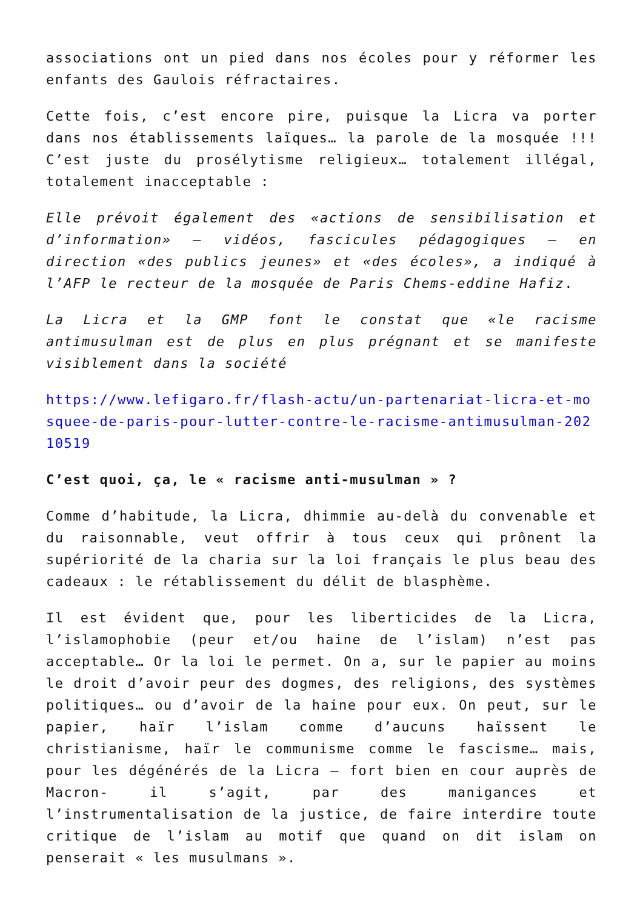associations ont un pied dans nos écoles pour y réformer les enfants des Gaulois réfractaires.
Cette fois, c’est encore pire, puisque la Licra va porter dans nos établissements laïques… la parole de la mosquée !!! C’est juste du prosélytisme religieux… totalement illégal, totalement inacceptable :
Elle prévoit également des «actions de sensibilisation et d’information» – vidéos, fascicules pédagogiques – en direction «des publics jeunes» et «des écoles», a indiqué à l’AFP le recteur de la mosquée de Paris Chems-eddine Hafiz.
La Licra et la GMP font le constat que «le racisme antimusulman est de plus en plus prégnant et se manifeste visiblement dans la société
https://www.lefigaro.fr/flash-actu/un-partenariat-licra-et-mosquee-de-paris-pour-lutter-contre-le-racisme-antimusulman-20210519
C’est quoi, ça, le « racisme anti-musulman » ?
Comme d’habitude, la Licra, dhimmie au-delà du convenable et du raisonnable, veut offrir à tous ceux qui prônent la supériorité de la charia sur la loi français le plus beau des cadeaux : le rétablissement du délit de blasphème.
Il est évident que, pour les liberticides de la Licra, l’islamophobie (peur et/ou haine de l’islam) n’est pas acceptable… Or la loi le permet. On a, sur le papier au moins le droit d’avoir peur des dogmes, des religions, des systèmes politiques… ou d’avoir de la haine pour eux. On peut, sur le papier, haïr l’islam comme d’aucuns haïssent le christianisme, haïr le communisme comme le fascisme… mais, pour les dégénérés de la Licra – fort bien en cour auprès de Macron- il s’agit, par des manigances et l’instrumentalisation de la justice, de faire interdire toute critique de l’islam au motif que quand on dit islam on penserait « les musulmans ».